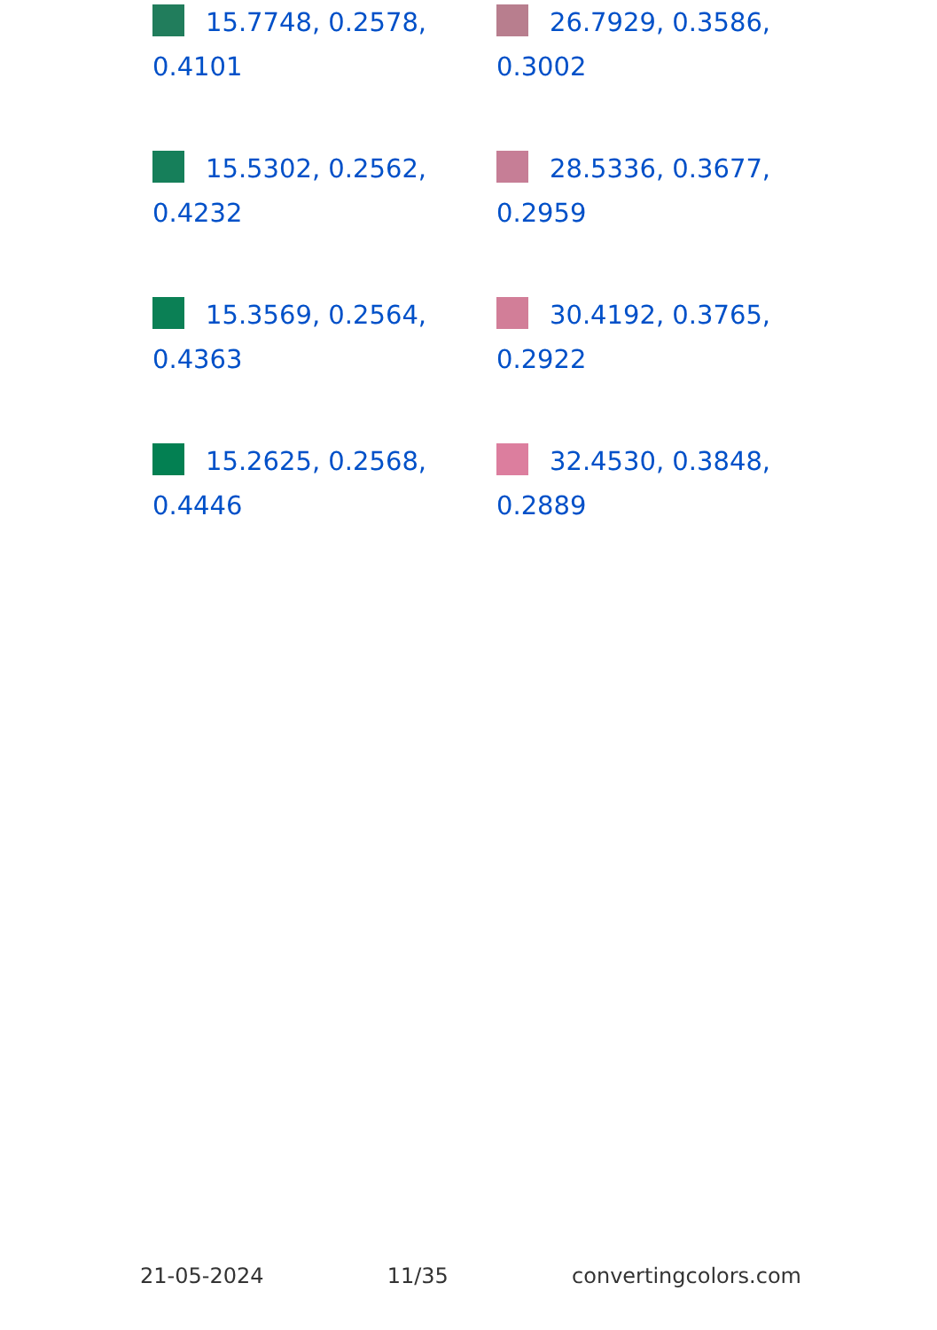15.7748, 0.2578, 0.4101
26.7929, 0.3586, 0.3002
15.5302, 0.2562, 0.4232
28.5336, 0.3677, 0.2959
15.3569, 0.2564, 0.4363
30.4192, 0.3765, 0.2922
15.2625, 0.2568, 0.4446
32.4530, 0.3848, 0.2889
21-05-2024 11/35 convertingcolors.com